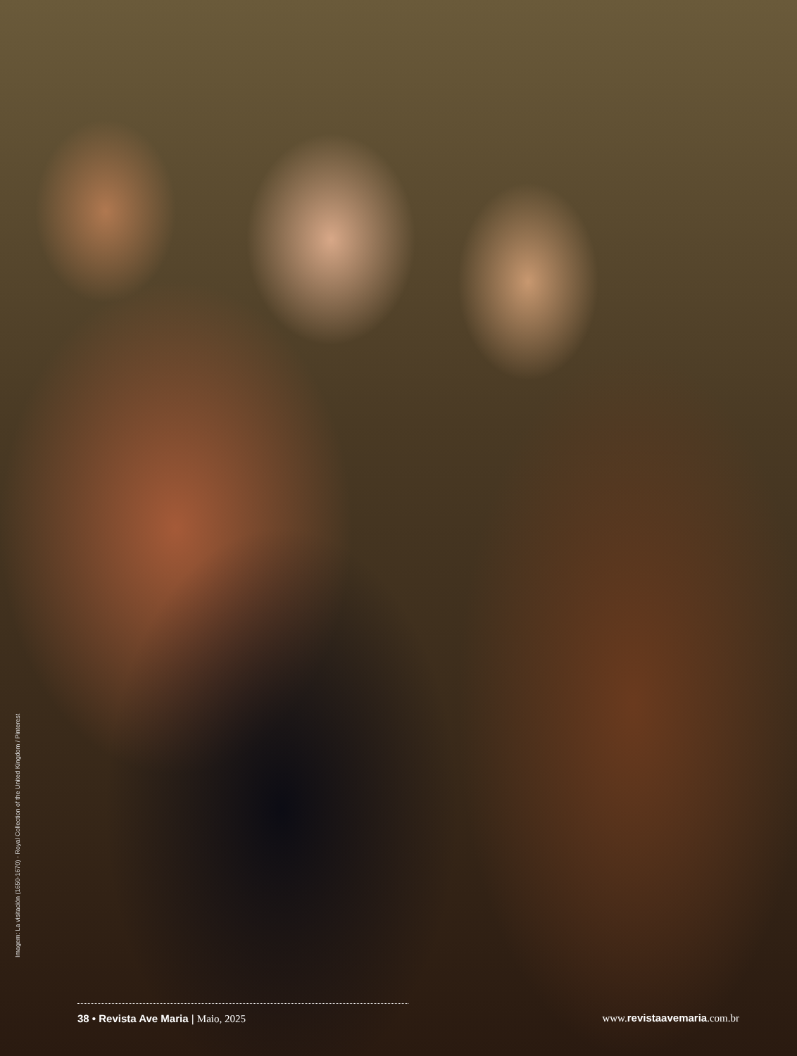Imagem: La visitación (1650-1670) - Royal Collection of the United Kingdom / Pinterest
38 • Revista Ave Maria | Maio, 2025 www.revistaavemaria.com.br